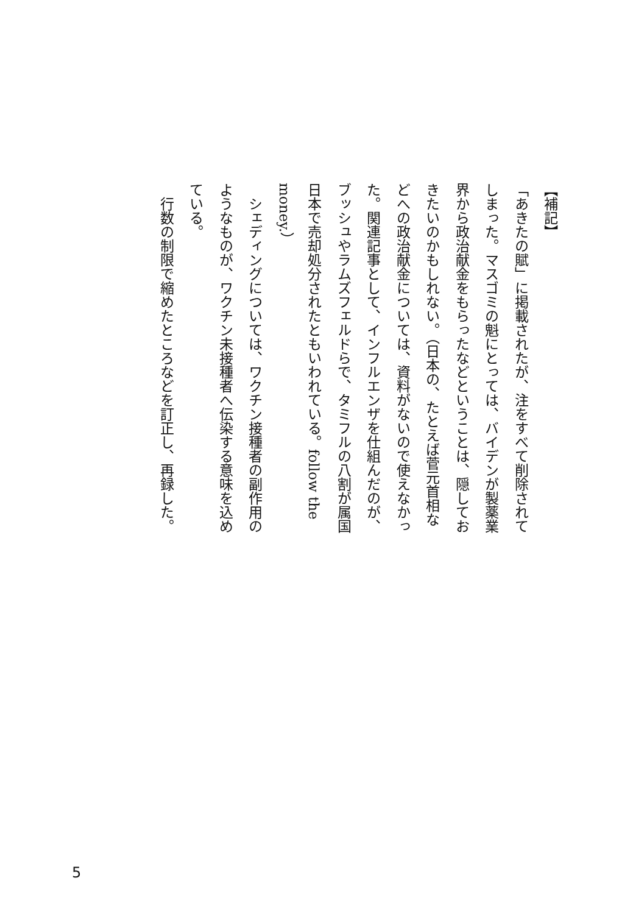【補記】
「あきたの賦」に掲載されたが、注をすべて削除されてしまった。マスゴミの魁にとっては、バイデンが製薬業界から政治献金をもらったなどということは、隠しておきたいのかもしれない。（日本の、たとえば菅元首相などへの政治献金については、資料がないので使えなかった。関連記事として、インフルエンザを仕組んだのが、ブッシュやラムズフェルドらで、タミフルの八割が属国日本で売却処分されたともいわれている。follow the money.）
　シェディングについては、ワクチン接種者の副作用のようなものが、ワクチン未接種者へ伝染する意味を込めている。
　行数の制限で縮めたところなどを訂正し、再録した。
5